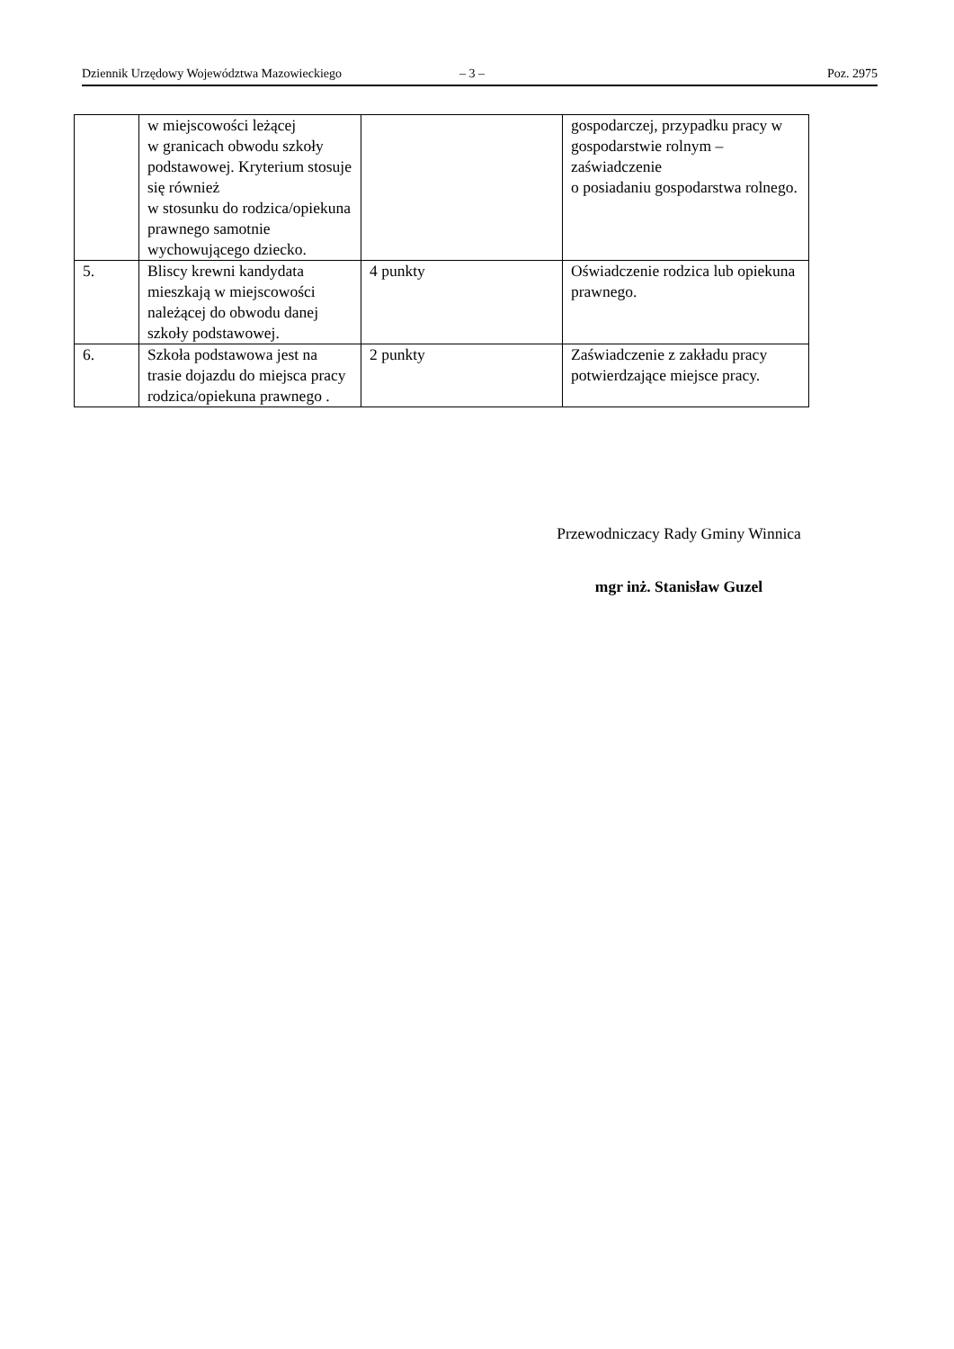Dziennik Urzędowy Województwa Mazowieckiego – 3 – Poz. 2975
| | w miejscowości leżącej w granicach obwodu szkoły podstawowej. Kryterium stosuje się również w stosunku do rodzica/opiekuna prawnego samotnie wychowującego dziecko. | | gospodarczej, przypadku pracy w gospodarstwie rolnym – zaświadczenie o posiadaniu gospodarstwa rolnego. |
| 5. | Bliscy krewni kandydata mieszkają w miejscowości należącej do obwodu danej szkoły podstawowej. | 4 punkty | Oświadczenie rodzica lub opiekuna prawnego. |
| 6. | Szkoła podstawowa jest na trasie dojazdu do miejsca pracy rodzica/opiekuna prawnego . | 2 punkty | Zaświadczenie z zakładu pracy potwierdzające miejsce pracy. |
Przewodniczacy Rady Gminy Winnica
mgr inż. Stanisław Guzel